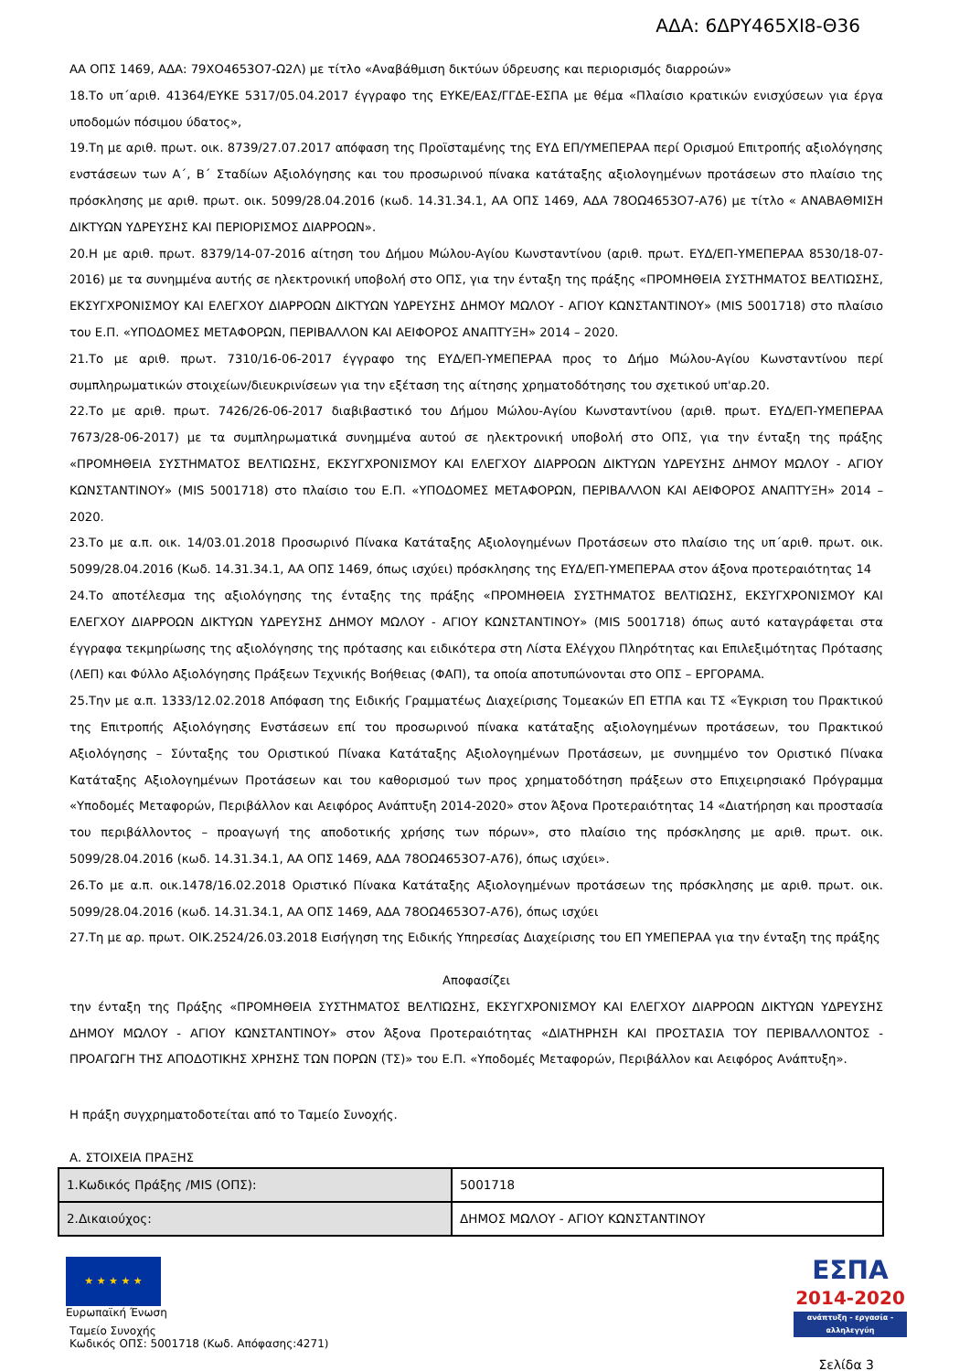ΑΔΑ: 6ΔΡΥ465ΧΙ8-Θ36
ΑΑ ΟΠΣ 1469, ΑΔΑ: 79ΧΟ4653Ο7-Ω2Λ) με τίτλο «Αναβάθμιση δικτύων ύδρευσης και περιορισμός διαρροών»
18.Το υπ΄αριθ. 41364/ΕΥΚΕ 5317/05.04.2017 έγγραφο της ΕΥΚΕ/ΕΑΣ/ΓΓΔΕ-ΕΣΠΑ με θέμα «Πλαίσιο κρατικών ενισχύσεων για έργα υποδομών πόσιμου ύδατος»,
19.Τη με αριθ. πρωτ. οικ. 8739/27.07.2017 απόφαση της Προϊσταμένης της ΕΥΔ ΕΠ/ΥΜΕΠΕΡΑΑ περί Ορισμού Επιτροπής αξιολόγησης ενστάσεων των Α΄, Β΄ Σταδίων Αξιολόγησης και του προσωρινού πίνακα κατάταξης αξιολογημένων προτάσεων στο πλαίσιο της πρόσκλησης με αριθ. πρωτ. οικ. 5099/28.04.2016 (κωδ. 14.31.34.1, ΑΑ ΟΠΣ 1469, ΑΔΑ 78ΟΩ4653Ο7-Α76) με τίτλο « ΑΝΑΒΑΘΜΙΣΗ ΔΙΚΤΥΩΝ ΥΔΡΕΥΣΗΣ ΚΑΙ ΠΕΡΙΟΡΙΣΜΟΣ ΔΙΑΡΡΟΩΝ».
20.Η με αριθ. πρωτ. 8379/14-07-2016 αίτηση του Δήμου Μώλου-Αγίου Κωνσταντίνου (αριθ. πρωτ. ΕΥΔ/ΕΠ-ΥΜΕΠΕΡΑΑ 8530/18-07-2016) με τα συνημμένα αυτής σε ηλεκτρονική υποβολή στο ΟΠΣ, για την ένταξη της πράξης «ΠΡΟΜΗΘΕΙΑ ΣΥΣΤΗΜΑΤΟΣ ΒΕΛΤΙΩΣΗΣ, ΕΚΣΥΓΧΡΟΝΙΣΜΟΥ ΚΑΙ ΕΛΕΓΧΟΥ ΔΙΑΡΡΟΩΝ ΔΙΚΤΥΩΝ ΥΔΡΕΥΣΗΣ ΔΗΜΟΥ ΜΩΛΟΥ - ΑΓΙΟΥ ΚΩΝΣΤΑΝΤΙΝΟΥ» (MIS 5001718) στο πλαίσιο του Ε.Π. «ΥΠΟΔΟΜΕΣ ΜΕΤΑΦΟΡΩΝ, ΠΕΡΙΒΑΛΛΟΝ ΚΑΙ ΑΕΙΦΟΡΟΣ ΑΝΑΠΤΥΞΗ» 2014 – 2020.
21.Το με αριθ. πρωτ. 7310/16-06-2017 έγγραφο της ΕΥΔ/ΕΠ-ΥΜΕΠΕΡΑΑ προς το Δήμο Μώλου-Αγίου Κωνσταντίνου περί συμπληρωματικών στοιχείων/διευκρινίσεων για την εξέταση της αίτησης χρηματοδότησης του σχετικού υπ'αρ.20.
22.Το με αριθ. πρωτ. 7426/26-06-2017 διαβιβαστικό του Δήμου Μώλου-Αγίου Κωνσταντίνου (αριθ. πρωτ. ΕΥΔ/ΕΠ-ΥΜΕΠΕΡΑΑ 7673/28-06-2017) με τα συμπληρωματικά συνημμένα αυτού σε ηλεκτρονική υποβολή στο ΟΠΣ, για την ένταξη της πράξης «ΠΡΟΜΗΘΕΙΑ ΣΥΣΤΗΜΑΤΟΣ ΒΕΛΤΙΩΣΗΣ, ΕΚΣΥΓΧΡΟΝΙΣΜΟΥ ΚΑΙ ΕΛΕΓΧΟΥ ΔΙΑΡΡΟΩΝ ΔΙΚΤΥΩΝ ΥΔΡΕΥΣΗΣ ΔΗΜΟΥ ΜΩΛΟΥ - ΑΓΙΟΥ ΚΩΝΣΤΑΝΤΙΝΟΥ» (MIS 5001718) στο πλαίσιο του Ε.Π. «ΥΠΟΔΟΜΕΣ ΜΕΤΑΦΟΡΩΝ, ΠΕΡΙΒΑΛΛΟΝ ΚΑΙ ΑΕΙΦΟΡΟΣ ΑΝΑΠΤΥΞΗ» 2014 – 2020.
23.Το με α.π. οικ. 14/03.01.2018 Προσωρινό Πίνακα Κατάταξης Αξιολογημένων Προτάσεων στο πλαίσιο της υπ΄αριθ. πρωτ. οικ. 5099/28.04.2016 (Κωδ. 14.31.34.1, ΑΑ ΟΠΣ 1469, όπως ισχύει) πρόσκλησης της ΕΥΔ/ΕΠ-ΥΜΕΠΕΡΑΑ στον άξονα προτεραιότητας 14
24.Το αποτέλεσμα της αξιολόγησης της ένταξης της πράξης «ΠΡΟΜΗΘΕΙΑ ΣΥΣΤΗΜΑΤΟΣ ΒΕΛΤΙΩΣΗΣ, ΕΚΣΥΓΧΡΟΝΙΣΜΟΥ ΚΑΙ ΕΛΕΓΧΟΥ ΔΙΑΡΡΟΩΝ ΔΙΚΤΥΩΝ ΥΔΡΕΥΣΗΣ ΔΗΜΟΥ ΜΩΛΟΥ - ΑΓΙΟΥ ΚΩΝΣΤΑΝΤΙΝΟΥ» (MIS 5001718) όπως αυτό καταγράφεται στα έγγραφα τεκμηρίωσης της αξιολόγησης της πρότασης και ειδικότερα στη Λίστα Ελέγχου Πληρότητας και Επιλεξιμότητας Πρότασης (ΛΕΠ) και Φύλλο Αξιολόγησης Πράξεων Τεχνικής Βοήθειας (ΦΑΠ), τα οποία αποτυπώνονται στο ΟΠΣ – ΕΡΓΟΡΑΜΑ.
25.Την με α.π. 1333/12.02.2018 Απόφαση της Ειδικής Γραμματέως Διαχείρισης Τομεακών ΕΠ ΕΤΠΑ και ΤΣ «Έγκριση του Πρακτικού της Επιτροπής Αξιολόγησης Ενστάσεων επί του προσωρινού πίνακα κατάταξης αξιολογημένων προτάσεων, του Πρακτικού Αξιολόγησης – Σύνταξης του Οριστικού Πίνακα Κατάταξης Αξιολογημένων Προτάσεων, με συνημμένο τον Οριστικό Πίνακα Κατάταξης Αξιολογημένων Προτάσεων και του καθορισμού των προς χρηματοδότηση πράξεων στο Επιχειρησιακό Πρόγραμμα «Υποδομές Μεταφορών, Περιβάλλον και Αειφόρος Ανάπτυξη 2014-2020» στον Άξονα Προτεραιότητας 14 «Διατήρηση και προστασία του περιβάλλοντος – προαγωγή της αποδοτικής χρήσης των πόρων», στο πλαίσιο της πρόσκλησης με αριθ. πρωτ. οικ. 5099/28.04.2016 (κωδ. 14.31.34.1, ΑΑ ΟΠΣ 1469, ΑΔΑ 78ΟΩ4653Ο7-Α76), όπως ισχύει».
26.Το με α.π. οικ.1478/16.02.2018 Οριστικό Πίνακα Κατάταξης Αξιολογημένων προτάσεων της πρόσκλησης με αριθ. πρωτ. οικ. 5099/28.04.2016 (κωδ. 14.31.34.1, ΑΑ ΟΠΣ 1469, ΑΔΑ 78ΟΩ4653Ο7-Α76), όπως ισχύει
27.Τη με αρ. πρωτ. ΟΙΚ.2524/26.03.2018 Εισήγηση της Ειδικής Υπηρεσίας Διαχείρισης του ΕΠ ΥΜΕΠΕΡΑΑ για την ένταξη της πράξης
Αποφασίζει
την ένταξη της Πράξης «ΠΡΟΜΗΘΕΙΑ ΣΥΣΤΗΜΑΤΟΣ ΒΕΛΤΙΩΣΗΣ, ΕΚΣΥΓΧΡΟΝΙΣΜΟΥ ΚΑΙ ΕΛΕΓΧΟΥ ΔΙΑΡΡΟΩΝ ΔΙΚΤΥΩΝ ΥΔΡΕΥΣΗΣ ΔΗΜΟΥ ΜΩΛΟΥ - ΑΓΙΟΥ ΚΩΝΣΤΑΝΤΙΝΟΥ» στον Άξονα Προτεραιότητας «ΔΙΑΤΗΡΗΣΗ ΚΑΙ ΠΡΟΣΤΑΣΙΑ ΤΟΥ ΠΕΡΙΒΑΛΛΟΝΤΟΣ - ΠΡΟΑΓΩΓΗ ΤΗΣ ΑΠΟΔΟΤΙΚΗΣ ΧΡΗΣΗΣ ΤΩΝ ΠΟΡΩΝ (ΤΣ)» του Ε.Π. «Υποδομές Μεταφορών, Περιβάλλον και Αειφόρος Ανάπτυξη».
Η πράξη συγχρηματοδοτείται από το Ταμείο Συνοχής.
Α. ΣΤΟΙΧΕΙΑ ΠΡΑΞΗΣ
| 1.Κωδικός Πράξης /MIS (ΟΠΣ): | 5001718 |
| 2.Δικαιούχος: | ΔΗΜΟΣ ΜΩΛΟΥ - ΑΓΙΟΥ ΚΩΝΣΤΑΝΤΙΝΟΥ |
★ ★ ★ ★ ★
Ευρωπαϊκή Ένωση
Ταμείο Συνοχής
Κωδικός ΟΠΣ: 5001718 (Κωδ. Απόφασης:4271)
ΕΣΠΑ
2014-2020
ανάπτυξη - εργασία - αλληλεγγύη
Σελίδα 3